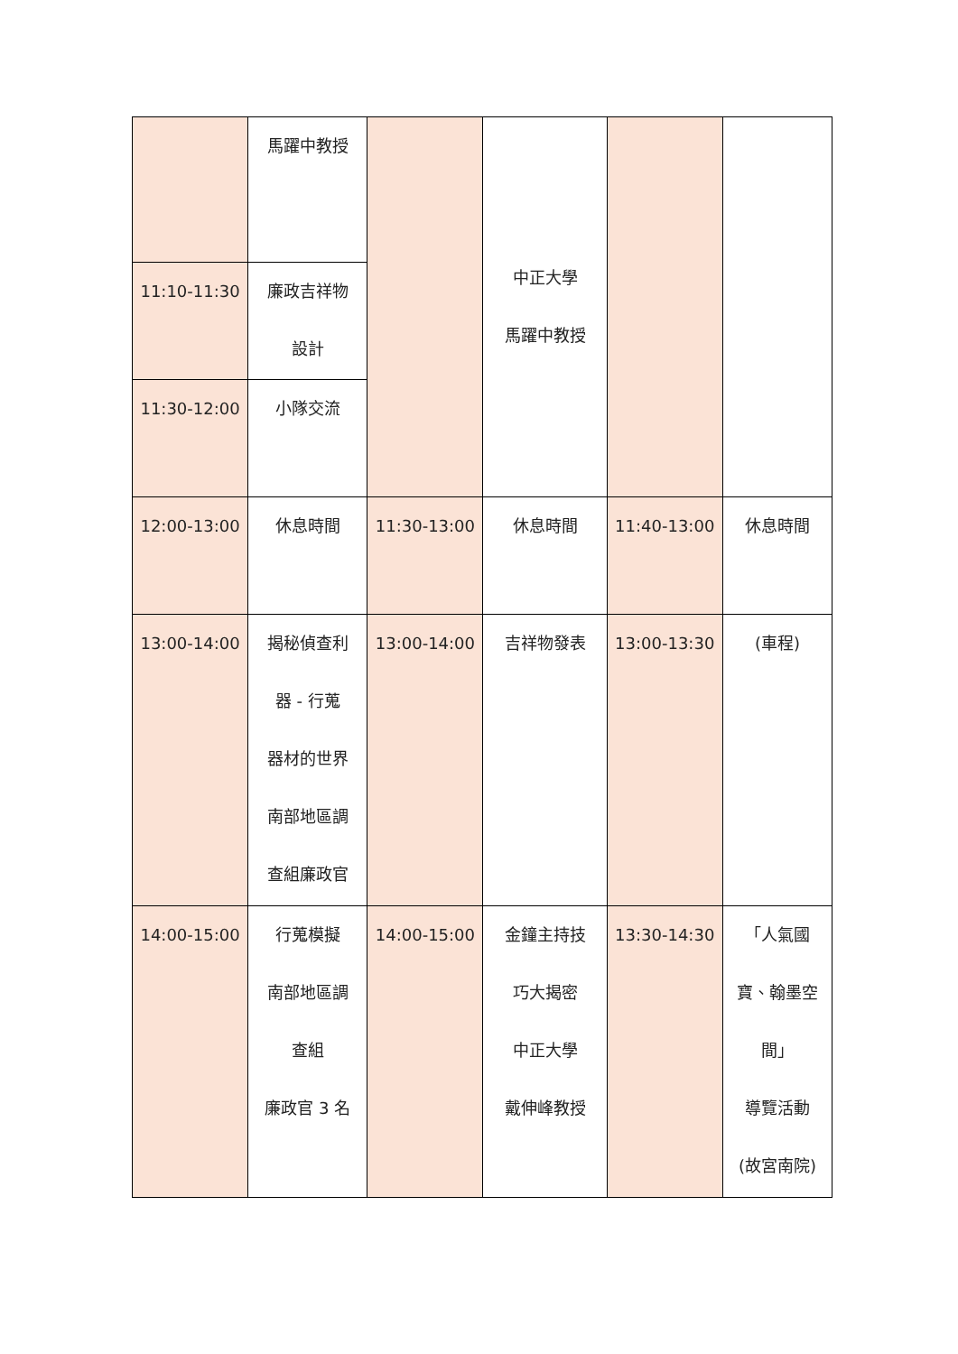| | 馬躍中教授 | | 中正大學 馬躍中教授 | | |
| 11:10-11:30 | 廉政吉祥物 設計 | | | | |
| 11:30-12:00 | 小隊交流 | | | | |
| 12:00-13:00 | 休息時間 | 11:30-13:00 | 休息時間 | 11:40-13:00 | 休息時間 |
| 13:00-14:00 | 揭秘偵查利 器 - 行蒐 器材的世界 南部地區調 查組廉政官 | 13:00-14:00 | 吉祥物發表 | 13:00-13:30 | (車程) |
| 14:00-15:00 | 行蒐模擬 南部地區調 查組 廉政官 3 名 | 14:00-15:00 | 金鐘主持技 巧大揭密 中正大學 戴伸峰教授 | 13:30-14:30 | 「人氣國 寶、翰墨空 間」 導覽活動 (故宮南院) |